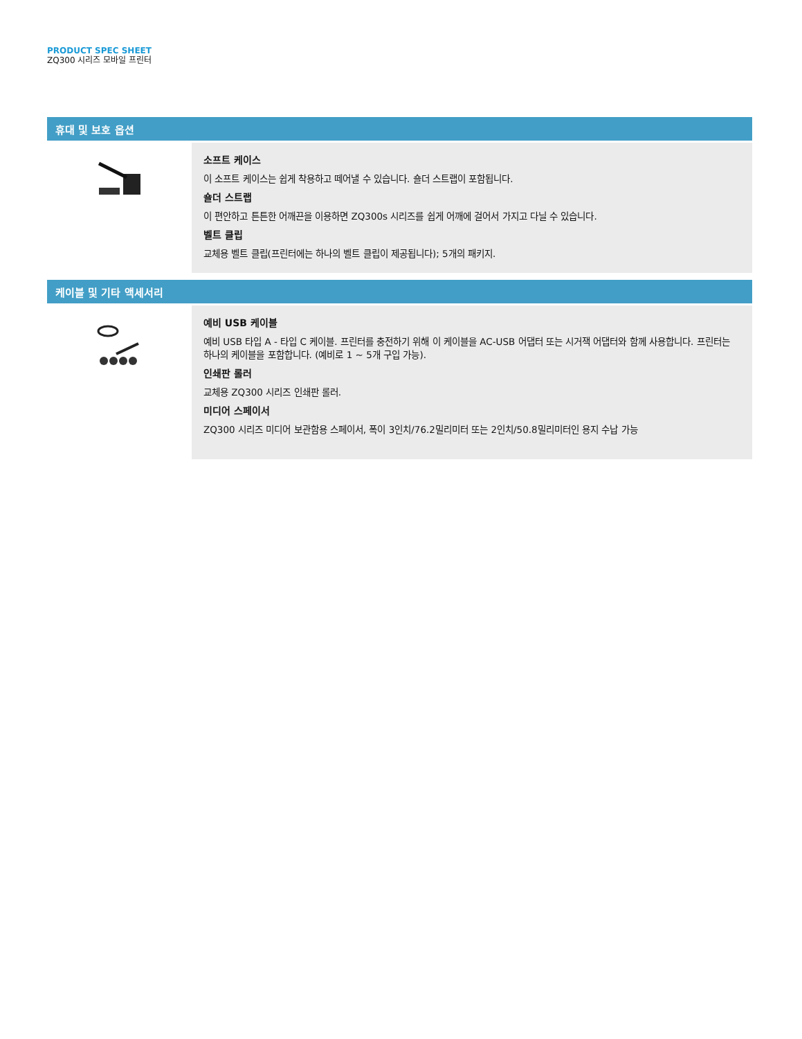PRODUCT SPEC SHEET
ZQ300 시리즈 모바일 프린터
휴대 및 보호 옵션
| | 소프트 케이스 이 소프트 케이스는 쉽게 착용하고 떼어낼 수 있습니다. 숄더 스트랩이 포함됩니다. 숄더 스트랩 이 편안하고 튼튼한 어깨끈을 이용하면 ZQ300s 시리즈를 쉽게 어깨에 걸어서 가지고 다닐 수 있습니다. 벨트 클립 교체용 벨트 클립(프린터에는 하나의 벨트 클립이 제공됩니다); 5개의 패키지. |
케이블 및 기타 액세서리
| | 예비 USB 케이블 예비 USB 타입 A - 타입 C 케이블. 프린터를 충전하기 위해 이 케이블을 AC-USB 어댑터 또는 시거잭 어댑터와 함께 사용합니다. 프린터는 하나의 케이블을 포함합니다. (예비로 1 ~ 5개 구입 가능). 인쇄판 롤러 교체용 ZQ300 시리즈 인쇄판 롤러. 미디어 스페이서 ZQ300 시리즈 미디어 보관함용 스페이서, 폭이 3인치/76.2밀리미터 또는 2인치/50.8밀리미터인 용지 수납 가능 |